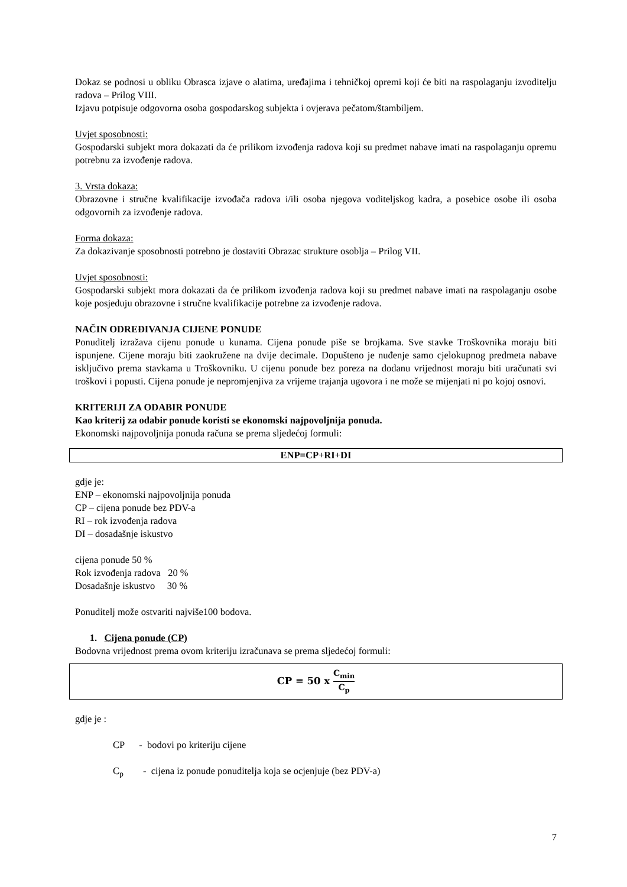Dokaz se podnosi u obliku Obrasca izjave o alatima, uređajima i tehničkoj opremi koji će biti na raspolaganju izvoditelju radova – Prilog VIII.
Izjavu potpisuje odgovorna osoba gospodarskog subjekta i ovjerava pečatom/štambiljem.
Uvjet sposobnosti:
Gospodarski subjekt mora dokazati da će prilikom izvođenja radova koji su predmet nabave imati na raspolaganju opremu potrebnu za izvođenje radova.
3. Vrsta dokaza:
Obrazovne i stručne kvalifikacije izvođača radova i/ili osoba njegova voditeljskog kadra, a posebice osobe ili osoba odgovornih za izvođenje radova.
Forma dokaza:
Za dokazivanje sposobnosti potrebno je dostaviti Obrazac strukture osoblja – Prilog VII.
Uvjet sposobnosti:
Gospodarski subjekt mora dokazati da će prilikom izvođenja radova koji su predmet nabave imati na raspolaganju osobe koje posjeduju obrazovne i stručne kvalifikacije potrebne za izvođenje radova.
NAČIN ODREĐIVANJA CIJENE PONUDE
Ponuditelj izražava cijenu ponude u kunama. Cijena ponude piše se brojkama. Sve stavke Troškovnika moraju biti ispunjene. Cijene moraju biti zaokružene na dvije decimale. Dopušteno je nuđenje samo cjelokupnog predmeta nabave isključivo prema stavkama u Troškovniku. U cijenu ponude bez poreza na dodanu vrijednost moraju biti uračunati svi troškovi i popusti. Cijena ponude je nepromjenjiva za vrijeme trajanja ugovora i ne može se mijenjati ni po kojoj osnovi.
KRITERIJI ZA ODABIR PONUDE
Kao kriterij za odabir ponude koristi se ekonomski najpovoljnija ponuda.
Ekonomski najpovoljnija ponuda računa se prema sljedećoj formuli:
ENP=CP+RI+DI
gdje je:
ENP – ekonomski najpovoljnija ponuda
CP – cijena ponude bez PDV-a
RI – rok izvođenja radova
DI – dosadašnje iskustvo
cijena ponude 50 %
Rok izvođenja radova 20 %
Dosadašnje iskustvo 30 %
Ponuditelj može ostvariti najviše100 bodova.
1. Cijena ponude (CP)
Bodovna vrijednost prema ovom kriteriju izračunava se prema sljedećoj formuli:
CP = 50 x C<sub>min</sub> C<sub>p</sub>
gdje je :
CP - bodovi po kriteriju cijene
C<sub>p</sub> - cijena iz ponude ponuditelja koja se ocjenjuje (bez PDV-a)
7